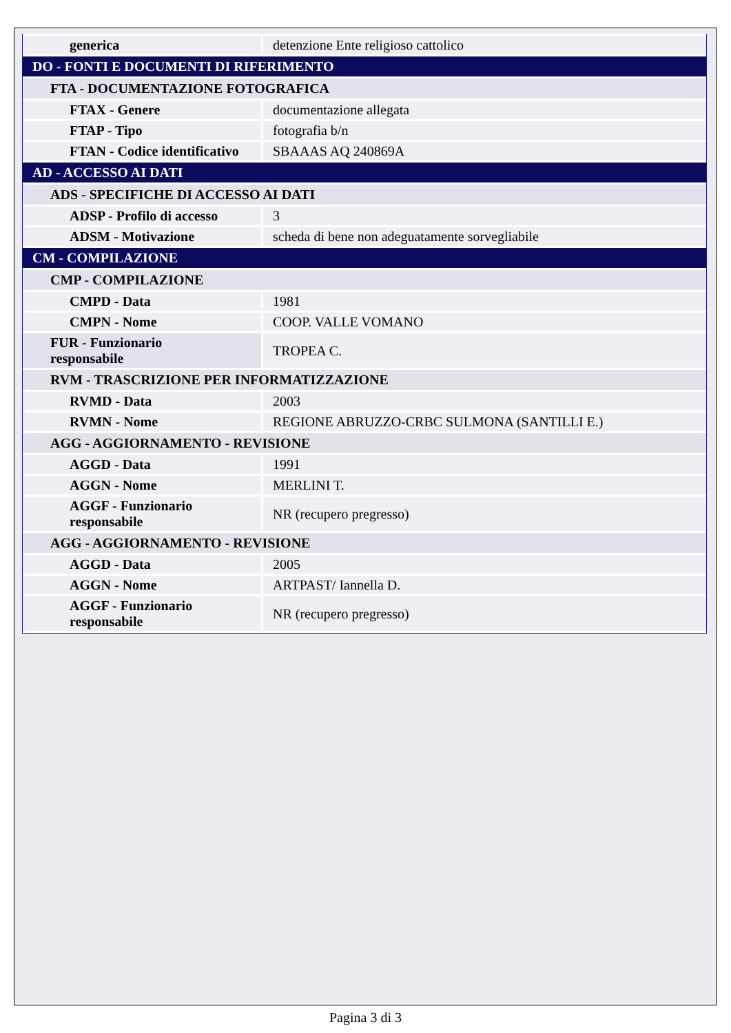| generica | detenzione Ente religioso cattolico |
| DO - FONTI E DOCUMENTI DI RIFERIMENTO | |
| FTA - DOCUMENTAZIONE FOTOGRAFICA | |
| FTAX - Genere | documentazione allegata |
| FTAP - Tipo | fotografia b/n |
| FTAN - Codice identificativo | SBAAAS AQ 240869A |
| AD - ACCESSO AI DATI | |
| ADS - SPECIFICHE DI ACCESSO AI DATI | |
| ADSP - Profilo di accesso | 3 |
| ADSM - Motivazione | scheda di bene non adeguatamente sorvegliabile |
| CM - COMPILAZIONE | |
| CMP - COMPILAZIONE | |
| CMPD - Data | 1981 |
| CMPN - Nome | COOP. VALLE VOMANO |
| FUR - Funzionario responsabile | TROPEA C. |
| RVM - TRASCRIZIONE PER INFORMATIZZAZIONE | |
| RVMD - Data | 2003 |
| RVMN - Nome | REGIONE ABRUZZO-CRBC SULMONA (SANTILLI E.) |
| AGG - AGGIORNAMENTO - REVISIONE | |
| AGGD - Data | 1991 |
| AGGN - Nome | MERLINI T. |
| AGGF - Funzionario responsabile | NR (recupero pregresso) |
| AGG - AGGIORNAMENTO - REVISIONE | |
| AGGD - Data | 2005 |
| AGGN - Nome | ARTPAST/ Iannella D. |
| AGGF - Funzionario responsabile | NR (recupero pregresso) |
Pagina 3 di 3